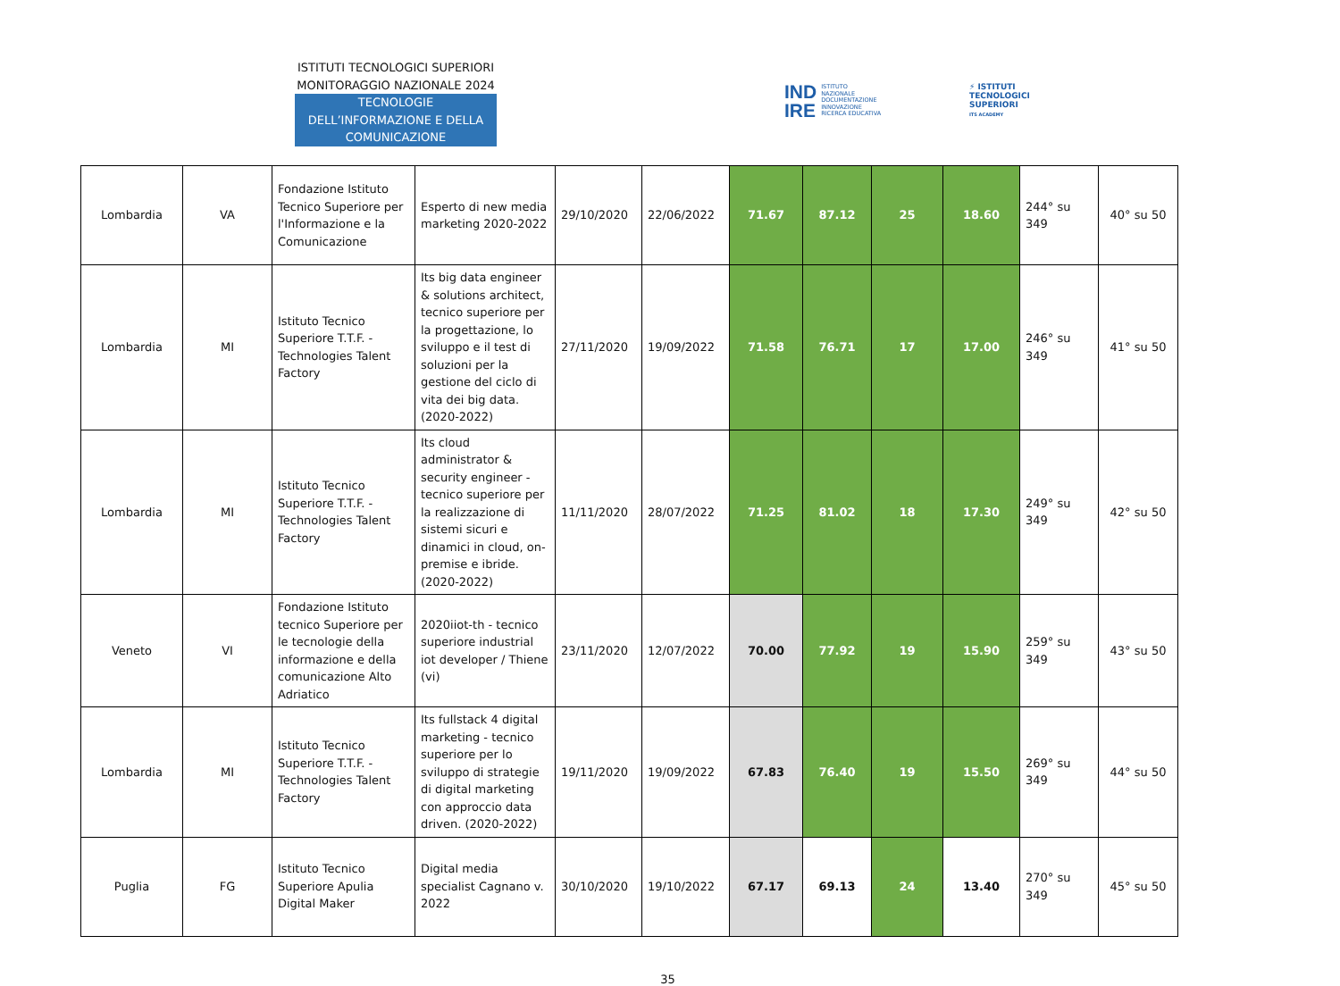ISTITUTI TECNOLOGICI SUPERIORI
MONITORAGGIO NAZIONALE 2024
TECNOLOGIE DELL’INFORMAZIONE E DELLA COMUNICAZIONE
IND
IRE ISTITUTO
NAZIONALE
DOCUMENTAZIONE
INNOVAZIONE
RICERCA EDUCATIVA
⚡ ISTITUTI
TECNOLOGICI
SUPERIORI
ITS ACADEMY
| Lombardia | VA | Fondazione Istituto Tecnico Superiore per l'Informazione e la Comunicazione | Esperto di new media marketing 2020-2022 | 29/10/2020 | 22/06/2022 | 71.67 | 87.12 | 25 | 18.60 | 244° su 349 | 40° su 50 |
| Lombardia | MI | Istituto Tecnico Superiore T.T.F. - Technologies Talent Factory | Its big data engineer & solutions architect, tecnico superiore per la progettazione, lo sviluppo e il test di soluzioni per la gestione del ciclo di vita dei big data. (2020-2022) | 27/11/2020 | 19/09/2022 | 71.58 | 76.71 | 17 | 17.00 | 246° su 349 | 41° su 50 |
| Lombardia | MI | Istituto Tecnico Superiore T.T.F. - Technologies Talent Factory | Its cloud administrator & security engineer - tecnico superiore per la realizzazione di sistemi sicuri e dinamici in cloud, on-premise e ibride. (2020-2022) | 11/11/2020 | 28/07/2022 | 71.25 | 81.02 | 18 | 17.30 | 249° su 349 | 42° su 50 |
| Veneto | VI | Fondazione Istituto tecnico Superiore per le tecnologie della informazione e della comunicazione Alto Adriatico | 2020iiot-th - tecnico superiore industrial iot developer / Thiene (vi) | 23/11/2020 | 12/07/2022 | 70.00 | 77.92 | 19 | 15.90 | 259° su 349 | 43° su 50 |
| Lombardia | MI | Istituto Tecnico Superiore T.T.F. - Technologies Talent Factory | Its fullstack 4 digital marketing - tecnico superiore per lo sviluppo di strategie di digital marketing con approccio data driven. (2020-2022) | 19/11/2020 | 19/09/2022 | 67.83 | 76.40 | 19 | 15.50 | 269° su 349 | 44° su 50 |
| Puglia | FG | Istituto Tecnico Superiore Apulia Digital Maker | Digital media specialist Cagnano v. 2022 | 30/10/2020 | 19/10/2022 | 67.17 | 69.13 | 24 | 13.40 | 270° su 349 | 45° su 50 |
35